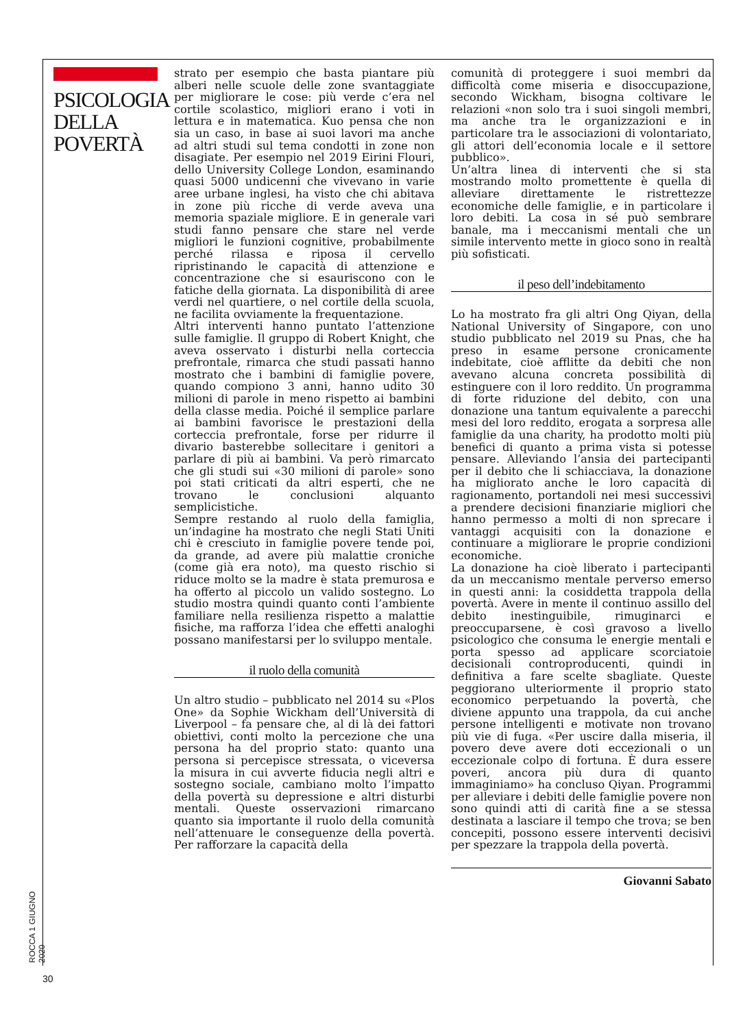PSICOLOGIA
DELLA
POVERTÀ
strato per esempio che basta piantare più alberi nelle scuole delle zone svantaggiate per migliorare le cose: più verde c’era nel cortile scolastico, migliori erano i voti in lettura e in matematica. Kuo pensa che non sia un caso, in base ai suoi lavori ma anche ad altri studi sul tema condotti in zone non disagiate. Per esempio nel 2019 Eirini Flouri, dello University College London, esaminando quasi 5000 undicenni che vivevano in varie aree urbane inglesi, ha visto che chi abitava in zone più ricche di verde aveva una memoria spaziale migliore. E in generale vari studi fanno pensare che stare nel verde migliori le funzioni cognitive, probabilmente perché rilassa e riposa il cervello ripristinando le capacità di attenzione e concentrazione che si esauriscono con le fatiche della giornata. La disponibilità di aree verdi nel quartiere, o nel cortile della scuola, ne facilita ovviamente la frequentazione.
Altri interventi hanno puntato l’attenzione sulle famiglie. Il gruppo di Robert Knight, che aveva osservato i disturbi nella corteccia prefrontale, rimarca che studi passati hanno mostrato che i bambini di famiglie povere, quando compiono 3 anni, hanno udito 30 milioni di parole in meno rispetto ai bambini della classe media. Poiché il semplice parlare ai bambini favorisce le prestazioni della corteccia prefrontale, forse per ridurre il divario basterebbe sollecitare i genitori a parlare di più ai bambini. Va però rimarcato che gli studi sui «30 milioni di parole» sono poi stati criticati da altri esperti, che ne trovano le conclusioni alquanto semplicistiche.
Sempre restando al ruolo della famiglia, un’indagine ha mostrato che negli Stati Uniti chi è cresciuto in famiglie povere tende poi, da grande, ad avere più malattie croniche (come già era noto), ma questo rischio si riduce molto se la madre è stata premurosa e ha offerto al piccolo un valido sostegno. Lo studio mostra quindi quanto conti l’ambiente familiare nella resilienza rispetto a malattie fisiche, ma rafforza l’idea che effetti analoghi possano manifestarsi per lo sviluppo mentale.
il ruolo della comunità
Un altro studio – pubblicato nel 2014 su «Plos One» da Sophie Wickham dell’Università di Liverpool – fa pensare che, al di là dei fattori obiettivi, conti molto la percezione che una persona ha del proprio stato: quanto una persona si percepisce stressata, o viceversa la misura in cui avverte fiducia negli altri e sostegno sociale, cambiano molto l’impatto della povertà su depressione e altri disturbi mentali. Queste osservazioni rimarcano quanto sia importante il ruolo della comunità nell’attenuare le conseguenze della povertà. Per rafforzare la capacità della
comunità di proteggere i suoi membri da difficoltà come miseria e disoccupazione, secondo Wickham, bisogna coltivare le relazioni «non solo tra i suoi singoli membri, ma anche tra le organizzazioni e in particolare tra le associazioni di volontariato, gli attori dell’economia locale e il settore pubblico».
Un’altra linea di interventi che si sta mostrando molto promettente è quella di alleviare direttamente le ristrettezze economiche delle famiglie, e in particolare i loro debiti. La cosa in sé può sembrare banale, ma i meccanismi mentali che un simile intervento mette in gioco sono in realtà più sofisticati.
il peso dell’indebitamento
Lo ha mostrato fra gli altri Ong Qiyan, della National University of Singapore, con uno studio pubblicato nel 2019 su Pnas, che ha preso in esame persone cronicamente indebitate, cioè afflitte da debiti che non avevano alcuna concreta possibilità di estinguere con il loro reddito. Un programma di forte riduzione del debito, con una donazione una tantum equivalente a parecchi mesi del loro reddito, erogata a sorpresa alle famiglie da una charity, ha prodotto molti più benefici di quanto a prima vista si potesse pensare. Alleviando l’ansia dei partecipanti per il debito che li schiacciava, la donazione ha migliorato anche le loro capacità di ragionamento, portandoli nei mesi successivi a prendere decisioni finanziarie migliori che hanno permesso a molti di non sprecare i vantaggi acquisiti con la donazione e continuare a migliorare le proprie condizioni economiche.
La donazione ha cioè liberato i partecipanti da un meccanismo mentale perverso emerso in questi anni: la cosiddetta trappola della povertà. Avere in mente il continuo assillo del debito inestinguibile, rimuginarci e preoccuparsene, è così gravoso a livello psicologico che consuma le energie mentali e porta spesso ad applicare scorciatoie decisionali controproducenti, quindi in definitiva a fare scelte sbagliate. Queste peggiorano ulteriormente il proprio stato economico perpetuando la povertà, che diviene appunto una trappola, da cui anche persone intelligenti e motivate non trovano più vie di fuga. «Per uscire dalla miseria, il povero deve avere doti eccezionali o un eccezionale colpo di fortuna. È dura essere poveri, ancora più dura di quanto immaginiamo» ha concluso Qiyan. Programmi per alleviare i debiti delle famiglie povere non sono quindi atti di carità fine a se stessa destinata a lasciare il tempo che trova; se ben concepiti, possono essere interventi decisivi per spezzare la trappola della povertà.
Giovanni Sabato
ROCCA 1 GIUGNO 2020
30